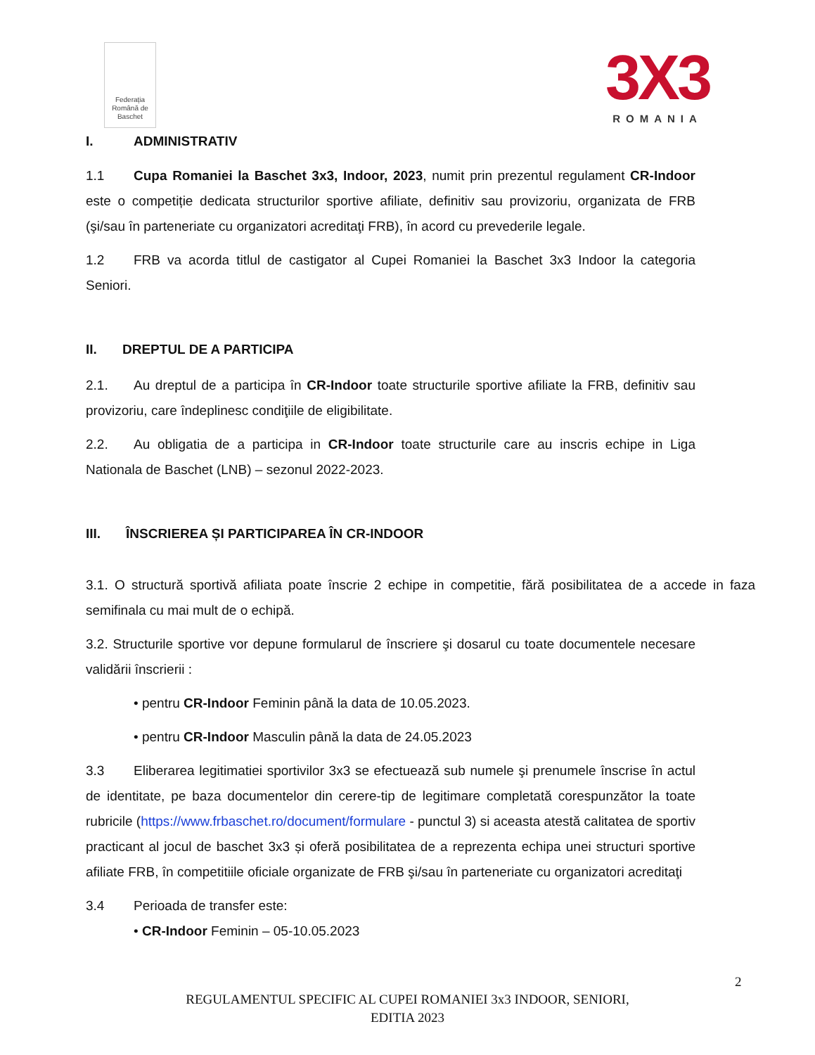Federația Română de Baschet
3X3
ROMANIA
I. ADMINISTRATIV
1.1 Cupa Romaniei la Baschet 3x3, Indoor, 2023, numit prin prezentul regulament CR-Indoor este o competiție dedicata structurilor sportive afiliate, definitiv sau provizoriu, organizata de FRB (şi/sau în parteneriate cu organizatori acreditaţi FRB), în acord cu prevederile legale.
1.2 FRB va acorda titlul de castigator al Cupei Romaniei la Baschet 3x3 Indoor la categoria Seniori.
II. DREPTUL DE A PARTICIPA
2.1. Au dreptul de a participa în CR-Indoor toate structurile sportive afiliate la FRB, definitiv sau provizoriu, care îndeplinesc condiţiile de eligibilitate.
2.2. Au obligatia de a participa in CR-Indoor toate structurile care au inscris echipe in Liga Nationala de Baschet (LNB) – sezonul 2022-2023.
III. ÎNSCRIEREA ȘI PARTICIPAREA ÎN CR-INDOOR
3.1. O structură sportivă afiliata poate înscrie 2 echipe in competitie, fără posibilitatea de a accede in faza semifinala cu mai mult de o echipă.
3.2. Structurile sportive vor depune formularul de înscriere şi dosarul cu toate documentele necesare validării înscrierii :
• pentru CR-Indoor Feminin până la data de 10.05.2023.
• pentru CR-Indoor Masculin până la data de 24.05.2023
3.3 Eliberarea legitimatiei sportivilor 3x3 se efectuează sub numele şi prenumele înscrise în actul de identitate, pe baza documentelor din cerere-tip de legitimare completată corespunzător la toate rubricile (https://www.frbaschet.ro/document/formulare - punctul 3) si aceasta atestă calitatea de sportiv practicant al jocul de baschet 3x3 și oferă posibilitatea de a reprezenta echipa unei structuri sportive afiliate FRB, în competitiile oficiale organizate de FRB şi/sau în parteneriate cu organizatori acreditaţi
3.4 Perioada de transfer este:
• CR-Indoor Feminin – 05-10.05.2023
2
REGULAMENTUL SPECIFIC AL CUPEI ROMANIEI 3x3 INDOOR, SENIORI,
EDITIA 2023